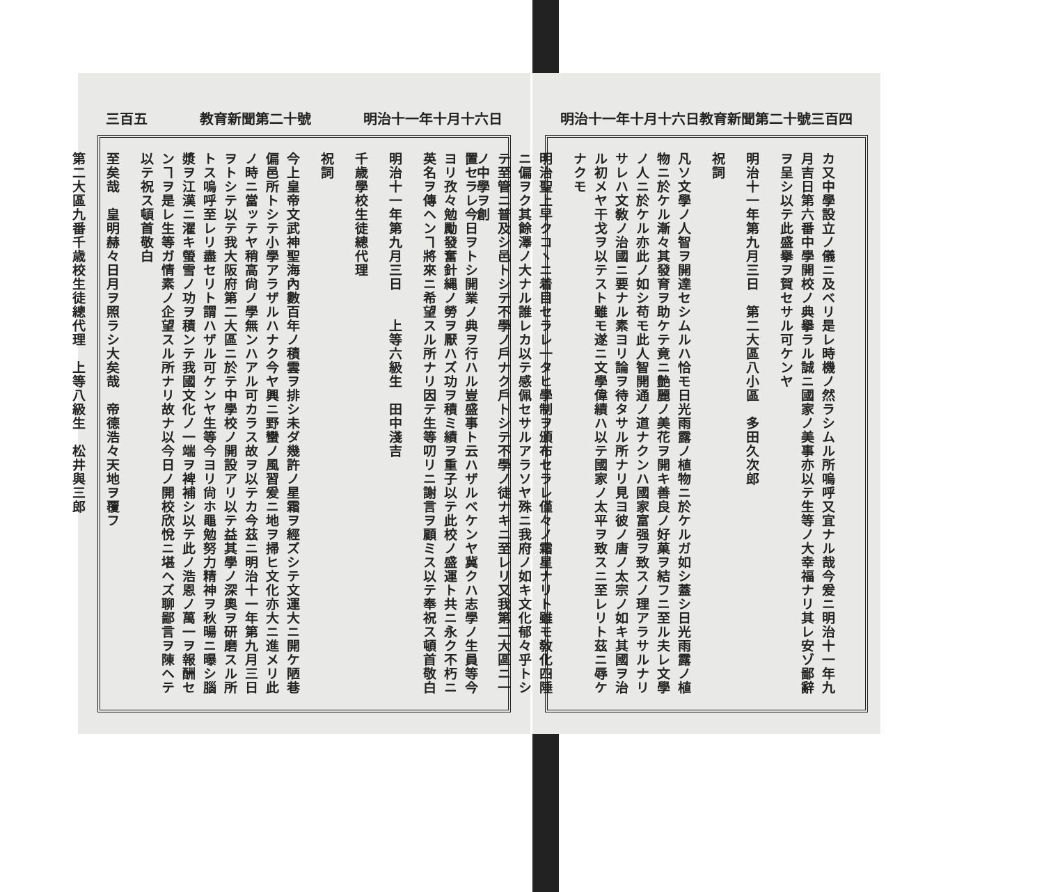三百五 教育新聞第二十號 明治十一年十月十六日
置セラレ今日ヲトシ開業ノ典ヲ行ハル豈盛事ト云ハザルベケンヤ冀クハ志學ノ生員等今ヨリ孜々勉勵發奮針縄ノ勞ヲ厭ハズ功ヲ積ミ績ヲ重子以テ此校ノ盛運ト共ニ永ク不朽ニ英名ヲ傳ヘンヿ將來ニ希望スル所ナリ因テ生等叨リニ謝言ヲ顧ミス以テ奉祝ス頓首敬白
明治十一年第九月三日　　上等六級生　田中淺吉
千歳學校生徒總代理
祝詞
今上皇帝文武神聖海內數百年ノ積雲ヲ排シ未ダ幾許ノ星霜ヲ經ズシテ文運大ニ開ケ陋巷偏邑所トシテ小學アラザルハナク今ヤ興ニ野蠻ノ風習爰ニ地ヲ掃ヒ文化亦大ニ進メリ此ノ時ニ當ッテヤ稍高尙ノ學無ンハアル可カラス故ヲ以テカ今茲ニ明治十一年第九月三日ヲトシテ以テ我大阪府第二大區ニ於テ中學校ノ開設アリ以テ益其學ノ深奧ヲ研磨スル所トス嗚呼至レリ盡セリト謂ハザル可ケンヤ生等今ヨリ尙ホ黽勉努力精神ヲ秋暘ニ曝シ腦漿ヲ江漢ニ濯キ螢雪ノ功ヲ積ンテ我國文化ノ一端ヲ裨補シ以テ此ノ浩恩ノ萬一ヲ報酬センヿヲ是レ生等ガ情素ノ企望スル所ナリ故ナ以今日ノ開校欣悅ニ堪ヘズ聊鄙言ヲ陳ヘテ以テ祝ス頓首敬白
至矣哉　皇明赫々日月ヲ照ラシ大矣哉　帝德浩々天地ヲ覆フ
第二大區九番千歳校生徒總代理　上等八級生　松井與三郎
明治十一年十月十六日 教育新聞第二十號 三百四
カ又中學設立ノ儀ニ及ベリ是レ時機ノ然ラシムル所嗚呼又宜ナル哉今爰ニ明治十一年九月吉日第六番中學開校ノ典擧ラル誠ニ國家ノ美事亦以テ生等ノ大幸福ナリ其レ安ゾ鄙辭ヲ呈シ以テ此盛擧ヲ賀セサル可ケンヤ
明治十一年第九月三日　第二大區八小區　多田久次郎
祝詞
凡ソ文學ノ人智ヲ開達セシムルハ恰モ日光雨露ノ植物ニ於ケルガ如シ蓋シ日光雨露ノ植物ニ於ケル漸々其發育ヲ助ケテ竟ニ艶麗ノ美花ヲ開キ善良ノ好菓ヲ結フニ至ル夫レ文學ノ人ニ於ケル亦此ノ如シ苟モ此人智開通ノ道ナクンハ國家富强ヲ致スノ理アラサルナリサレハ文敎ノ治國ニ要ナル素ヨリ論ヲ待タサル所ナリ見ヨ彼ノ唐ノ太宗ノ如キ其國ヲ治ル初メヤ干戈ヲ以テスト雖モ遂ニ文學偉績ハ以テ國家ノ太平ヲ致スニ至レリト茲ニ辱ケナクモ
明治聖上早クコヽニ着目セラレ一タヒ學制ヲ頒布セラレ僅々ノ霜星ナリト雖モ敎化四陲ニ偏ヲク其餘澤ノ大ナル誰レカ以テ感佩セサルアラソヤ殊ニ我府ノ如キ文化郁々乎トシテ至管ニ普及シ邑トシテ不學ノ戶ナク戶トシテ不學ノ徒ナキニ至レリ又我第二大區ニ一ノ中學ヲ創